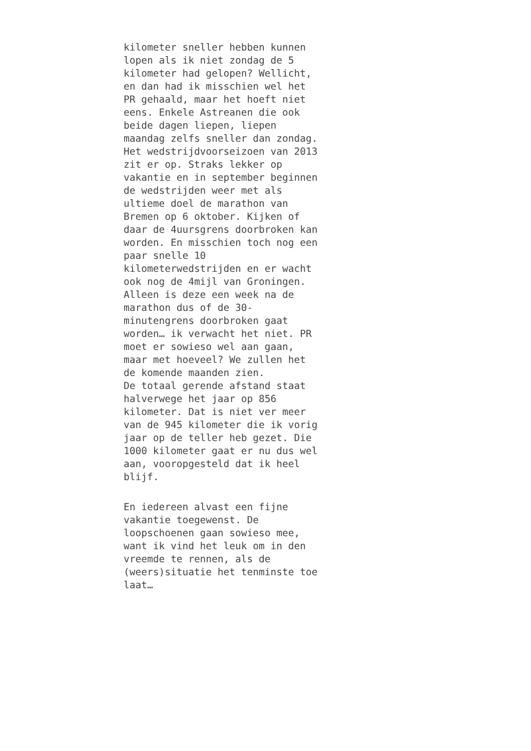kilometer sneller hebben kunnen lopen als ik niet zondag de 5 kilometer had gelopen? Wellicht, en dan had ik misschien wel het PR gehaald, maar het hoeft niet eens. Enkele Astreanen die ook beide dagen liepen, liepen maandag zelfs sneller dan zondag. Het wedstrijdvoorseizoen van 2013 zit er op. Straks lekker op vakantie en in september beginnen de wedstrijden weer met als ultieme doel de marathon van Bremen op 6 oktober. Kijken of daar de 4uursgrens doorbroken kan worden. En misschien toch nog een paar snelle 10 kilometerwedstrijden en er wacht ook nog de 4mijl van Groningen. Alleen is deze een week na de marathon dus of de 30- minutengrens doorbroken gaat worden… ik verwacht het niet. PR moet er sowieso wel aan gaan, maar met hoeveel? We zullen het de komende maanden zien. De totaal gerende afstand staat halverwege het jaar op 856 kilometer. Dat is niet ver meer van de 945 kilometer die ik vorig jaar op de teller heb gezet. Die 1000 kilometer gaat er nu dus wel aan, vooropgesteld dat ik heel blijf.
En iedereen alvast een fijne vakantie toegewenst. De loopschoenen gaan sowieso mee, want ik vind het leuk om in den vreemde te rennen, als de (weers)situatie het tenminste toe laat…